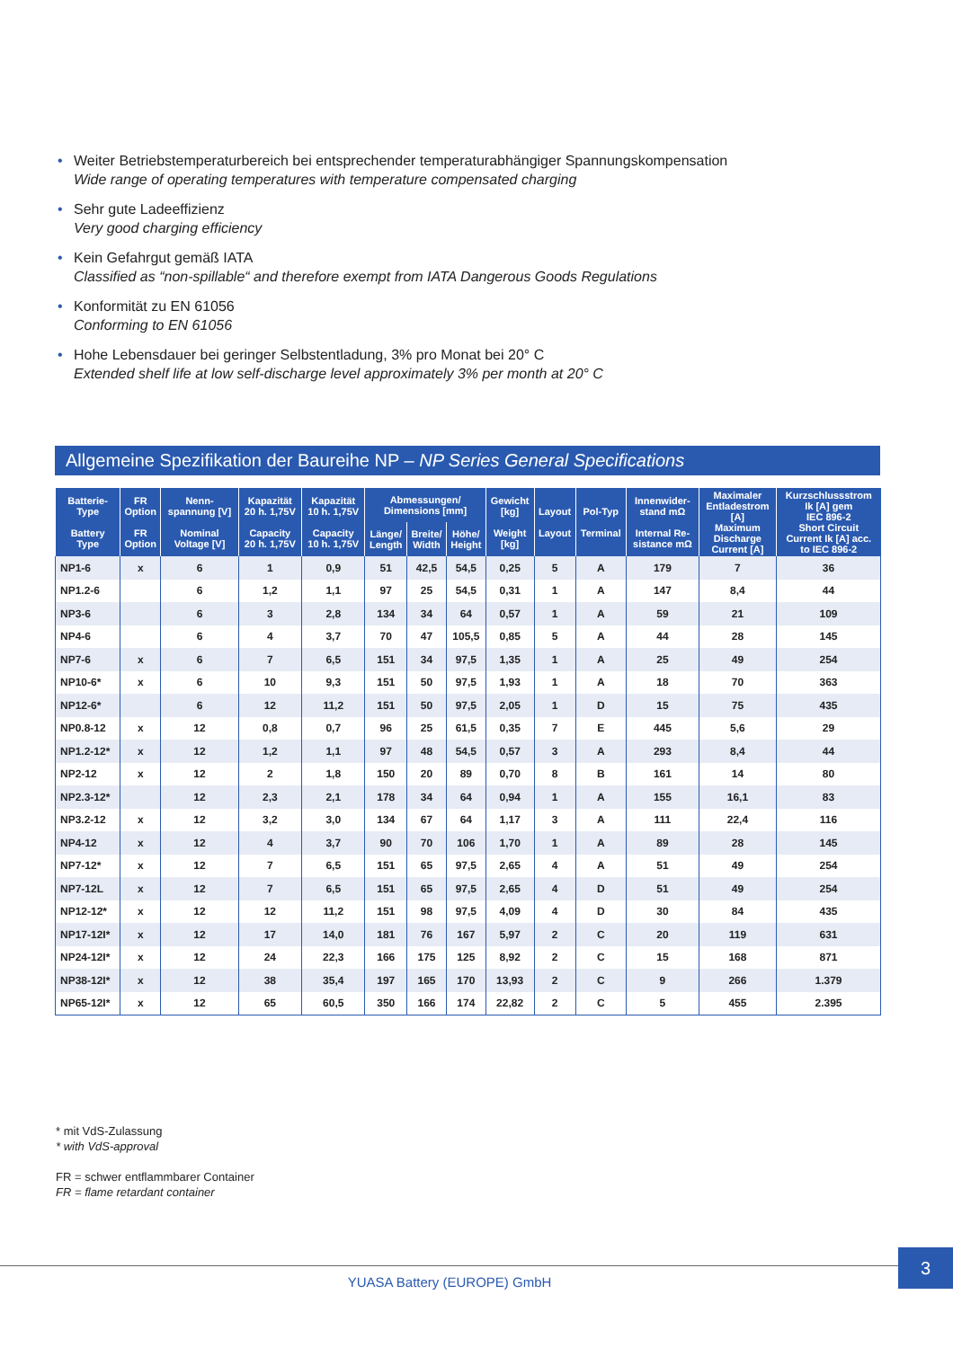• Weiter Betriebstemperaturbereich bei entsprechender temperaturabhängiger Spannungskompensation
Wide range of operating temperatures with temperature compensated charging
• Sehr gute Ladeeffizienz
Very good charging efficiency
• Kein Gefahrgut gemäß IATA
Classified as “non-spillable“ and therefore exempt from IATA Dangerous Goods Regulations
• Konformität zu EN 61056
Conforming to EN 61056
• Hohe Lebensdauer bei geringer Selbstentladung, 3% pro Monat bei 20° C
Extended shelf life at low self-discharge level approximately 3% per month at 20° C
Allgemeine Spezifikation der Baureihe NP – NP Series General Specifications
| Batterie- Type Battery Type | FR Option FR Option | Nenn- spannung [V] Nominal Voltage [V] | Kapazität 20 h. 1,75V Capacity 20 h. 1,75V | Kapazität 10 h. 1,75V Capacity 10 h. 1,75V | Abmessungen/ Dimensions [mm] | | | Gewicht [kg] Weight [kg] | Layout Layout | Pol-Typ Terminal | Innenwider- stand mΩ Internal Re- sistance mΩ | Maximaler Entladestrom [A] Maximum Discharge Current [A] | Kurzschlussstrom Ik [A] gem IEC 896-2 Short Circuit Current Ik [A] acc. to IEC 896-2 |
| --- | --- | --- | --- | --- | --- | --- | --- | --- | --- | --- | --- | --- | --- |
| | | | | | Länge/ Length | Breite/ Width | Höhe/ Height | | | | | | |
| NP1-6 | x | 6 | 1 | 0,9 | 51 | 42,5 | 54,5 | 0,25 | 5 | A | 179 | 7 | 36 |
| NP1.2-6 | | 6 | 1,2 | 1,1 | 97 | 25 | 54,5 | 0,31 | 1 | A | 147 | 8,4 | 44 |
| NP3-6 | | 6 | 3 | 2,8 | 134 | 34 | 64 | 0,57 | 1 | A | 59 | 21 | 109 |
| NP4-6 | | 6 | 4 | 3,7 | 70 | 47 | 105,5 | 0,85 | 5 | A | 44 | 28 | 145 |
| NP7-6 | x | 6 | 7 | 6,5 | 151 | 34 | 97,5 | 1,35 | 1 | A | 25 | 49 | 254 |
| NP10-6* | x | 6 | 10 | 9,3 | 151 | 50 | 97,5 | 1,93 | 1 | A | 18 | 70 | 363 |
| NP12-6* | | 6 | 12 | 11,2 | 151 | 50 | 97,5 | 2,05 | 1 | D | 15 | 75 | 435 |
| NP0.8-12 | x | 12 | 0,8 | 0,7 | 96 | 25 | 61,5 | 0,35 | 7 | E | 445 | 5,6 | 29 |
| NP1.2-12* | x | 12 | 1,2 | 1,1 | 97 | 48 | 54,5 | 0,57 | 3 | A | 293 | 8,4 | 44 |
| NP2-12 | x | 12 | 2 | 1,8 | 150 | 20 | 89 | 0,70 | 8 | B | 161 | 14 | 80 |
| NP2.3-12* | | 12 | 2,3 | 2,1 | 178 | 34 | 64 | 0,94 | 1 | A | 155 | 16,1 | 83 |
| NP3.2-12 | x | 12 | 3,2 | 3,0 | 134 | 67 | 64 | 1,17 | 3 | A | 111 | 22,4 | 116 |
| NP4-12 | x | 12 | 4 | 3,7 | 90 | 70 | 106 | 1,70 | 1 | A | 89 | 28 | 145 |
| NP7-12* | x | 12 | 7 | 6,5 | 151 | 65 | 97,5 | 2,65 | 4 | A | 51 | 49 | 254 |
| NP7-12L | x | 12 | 7 | 6,5 | 151 | 65 | 97,5 | 2,65 | 4 | D | 51 | 49 | 254 |
| NP12-12* | x | 12 | 12 | 11,2 | 151 | 98 | 97,5 | 4,09 | 4 | D | 30 | 84 | 435 |
| NP17-12I* | x | 12 | 17 | 14,0 | 181 | 76 | 167 | 5,97 | 2 | C | 20 | 119 | 631 |
| NP24-12I* | x | 12 | 24 | 22,3 | 166 | 175 | 125 | 8,92 | 2 | C | 15 | 168 | 871 |
| NP38-12I* | x | 12 | 38 | 35,4 | 197 | 165 | 170 | 13,93 | 2 | C | 9 | 266 | 1.379 |
| NP65-12I* | x | 12 | 65 | 60,5 | 350 | 166 | 174 | 22,82 | 2 | C | 5 | 455 | 2.395 |
* mit VdS-Zulassung
* with VdS-approval
FR = schwer entflammbarer Container
FR = flame retardant container
YUASA Battery (EUROPE) GmbH
3